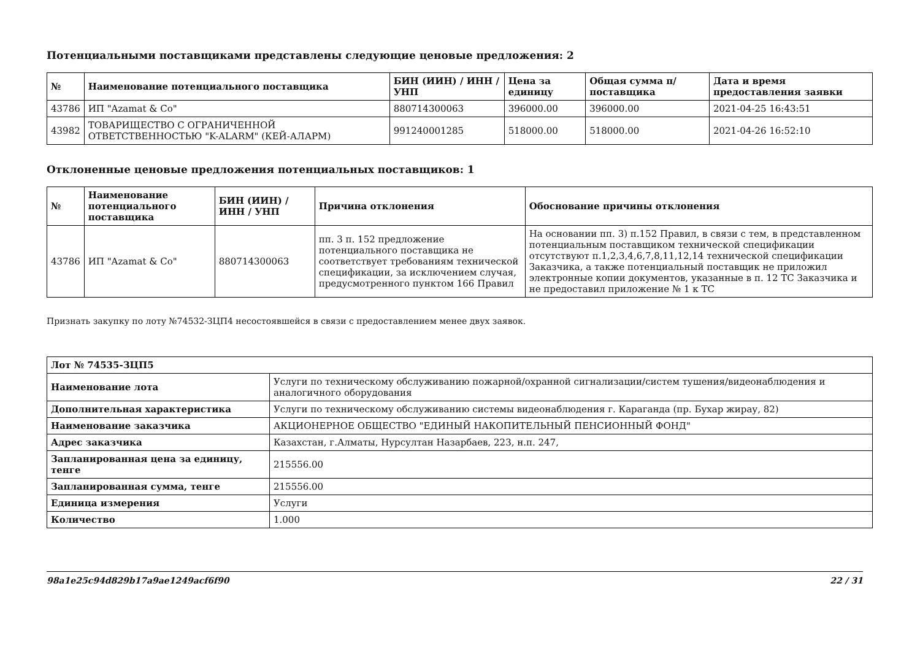Потенциальными поставщиками представлены следующие ценовые предложения: 2
| № | Наименование потенциального поставщика | БИН (ИИН) / ИНН / УНП | Цена за единицу | Общая сумма п/поставщика | Дата и время предоставления заявки |
| --- | --- | --- | --- | --- | --- |
| 43786 | ИП "Azamat & Co" | 880714300063 | 396000.00 | 396000.00 | 2021-04-25 16:43:51 |
| 43982 | ТОВАРИЩЕСТВО С ОГРАНИЧЕННОЙ ОТВЕТСТВЕННОСТЬЮ "K-ALARM" (КЕЙ-АЛАРМ) | 991240001285 | 518000.00 | 518000.00 | 2021-04-26 16:52:10 |
Отклоненные ценовые предложения потенциальных поставщиков: 1
| № | Наименование потенциального поставщика | БИН (ИИН) / ИНН / УНП | Причина отклонения | Обоснование причины отклонения |
| --- | --- | --- | --- | --- |
| 43786 | ИП "Azamat & Co" | 880714300063 | пп. 3 п. 152 предложение потенциального поставщика не соответствует требованиям технической спецификации, за исключением случая, предусмотренного пунктом 166 Правил | На основании пп. 3) п.152 Правил, в связи с тем, в представленном потенциальным поставщиком технической спецификации отсутствуют п.1,2,3,4,6,7,8,11,12,14 технической спецификации Заказчика, а также потенциальный поставщик не приложил электронные копии документов, указанные в п. 12 ТС Заказчика и не предоставил приложение № 1 к ТС |
Признать закупку по лоту №74532-ЗЦП4 несостоявшейся в связи с предоставлением менее двух заявок.
| Лот № 74535-ЗЦП5 | |
| --- | --- |
| Наименование лота | Услуги по техническому обслуживанию пожарной/охранной сигнализации/систем тушения/видеонаблюдения и аналогичного оборудования |
| Дополнительная характеристика | Услуги по техническому обслуживанию системы видеонаблюдения г. Караганда (пр. Бухар жирау, 82) |
| Наименование заказчика | АКЦИОНЕРНОЕ ОБЩЕСТВО "ЕДИНЫЙ НАКОПИТЕЛЬНЫЙ ПЕНСИОННЫЙ ФОНД" |
| Адрес заказчика | Казахстан, г.Алматы, Нурсултан Назарбаев, 223, н.п. 247, |
| Запланированная цена за единицу, тенге | 215556.00 |
| Запланированная сумма, тенге | 215556.00 |
| Единица измерения | Услуги |
| Количество | 1.000 |
98a1e25c94d829b17a9ae1249acf6f90 22 / 31